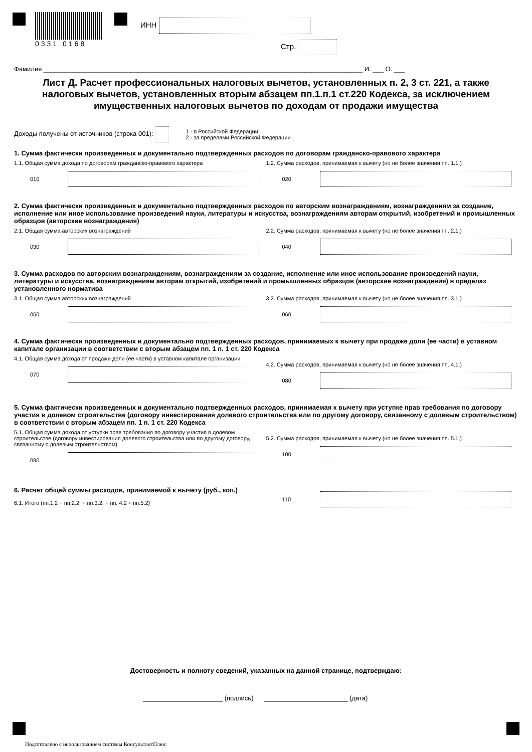0331 0168
ИНН
Стр.
Фамилия ________________________________________________________________________________________ И. ___ О. ___
Лист Д. Расчет профессиональных налоговых вычетов, установленных п. 2, 3 ст. 221, а также налоговых вычетов, установленных вторым абзацем пп.1.п.1 ст.220 Кодекса, за исключением имущественных налоговых вычетов по доходам от продажи имущества
Доходы получены от источников (строка 001):
1 - в Российской Федерации;
2 - за пределами Российской Федерации
1. Сумма фактически произведенных и документально подтвержденных расходов по договорам гражданско-правового характера
1.1. Общая сумма дохода по договорам гражданско-правового характера
010
1.2. Сумма расходов, принимаемая к вычету (но не более значения пп. 1.1.)
020
2. Сумма фактически произведенных и документально подтвержденных расходов по авторским вознаграждениям, вознаграждениям за создание, исполнение или иное использование произведений науки, литературы и искусства, вознаграждениям авторам открытий, изобретений и промышленных образцов (авторские вознаграждения)
2.1. Общая сумма авторских вознаграждений
030
2.2. Сумма расходов, принимаемая к вычету (но не более значения пп. 2.1.)
040
3. Сумма расходов по авторским вознаграждениям, вознаграждениям за создание, исполнение или иное использование произведений науки, литературы и искусства, вознаграждениям авторам открытий, изобретений и промышленных образцов (авторские вознаграждения) в пределах установленного норматива
3.1. Общая сумма авторских вознаграждений
050
3.2. Сумма расходов, принимаемая к вычету (но не более значения пп. 3.1.)
060
4. Сумма фактически произведенных и документально подтвержденных расходов, принимаемых к вычету при продаже доли (ее части) в уставном капитале организации в соответствии с вторым абзацем пп. 1 п. 1 ст. 220 Кодекса
4.1. Общая сумма дохода от продажи доли (ее части) в уставном капитале организации
070
4.2. Сумма расходов, принимаемая к вычету (но не более значения пп. 4.1.)
080
5. Сумма фактически произведенных и документально подтвержденных расходов, принимаемая к вычету при уступке прав требования по договору участия в долевом строительстве (договору инвестирования долевого строительства или по другому договору, связанному с долевым строительством) в соответствии с вторым абзацем пп. 1 п. 1 ст. 220 Кодекса
5.1. Общая сумма дохода от уступки прав требования по договору участия в долевом строительстве (договору инвестирования долевого строительства или по другому договору, связанному с долевым строительством)
090
5.2. Сумма расходов, принимаемая к вычету (но не более значения пп. 5.1.)
100
6. Расчет общей суммы расходов, принимаемой к вычету (руб., коп.)
6.1. Итого (пп.1.2 + пп.2.2. + пп.3.2. + пп. 4.2 + пп.5.2)
110
Достоверность и полноту сведений, указанных на данной странице, подтверждаю:
______________________ (подпись) _______________________ (дата)
Подготовлено с использованием системы КонсультантПлюс